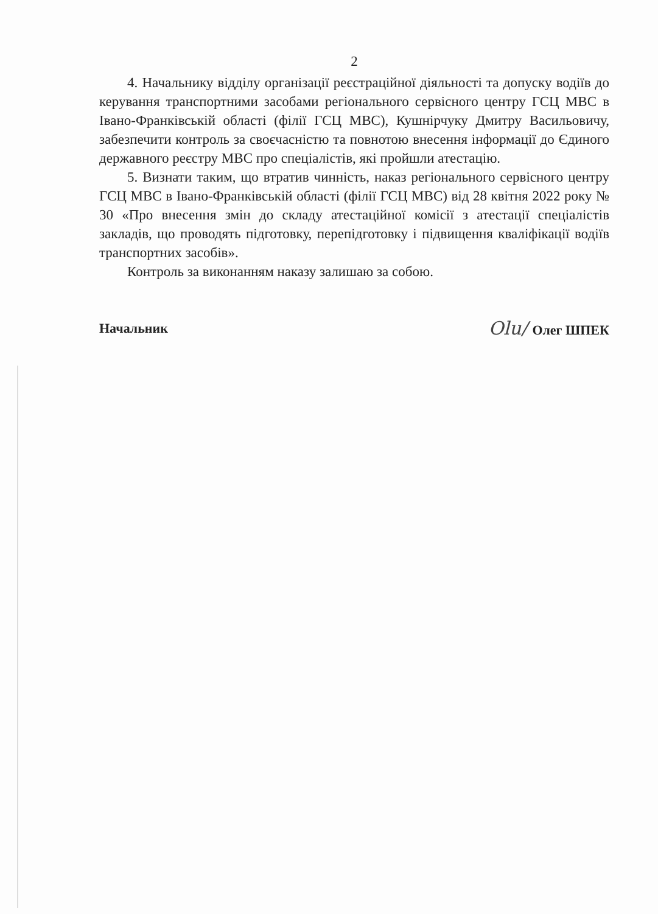2
4. Начальнику відділу організації реєстраційної діяльності та допуску водіїв до керування транспортними засобами регіонального сервісного центру ГСЦ МВС в Івано-Франківській області (філії ГСЦ МВС), Кушнірчуку Дмитру Васильовичу, забезпечити контроль за своєчасністю та повнотою внесення інформації до Єдиного державного реєстру МВС про спеціалістів, які пройшли атестацію.
5. Визнати таким, що втратив чинність, наказ регіонального сервісного центру ГСЦ МВС в Івано-Франківській області (філії ГСЦ МВС) від 28 квітня 2022 року № 30 «Про внесення змін до складу атестаційної комісії з атестації спеціалістів закладів, що проводять підготовку, перепідготовку і підвищення кваліфікації водіїв транспортних засобів».
Контроль за виконанням наказу залишаю за собою.
Начальник Olu/ Олег ШПЕК